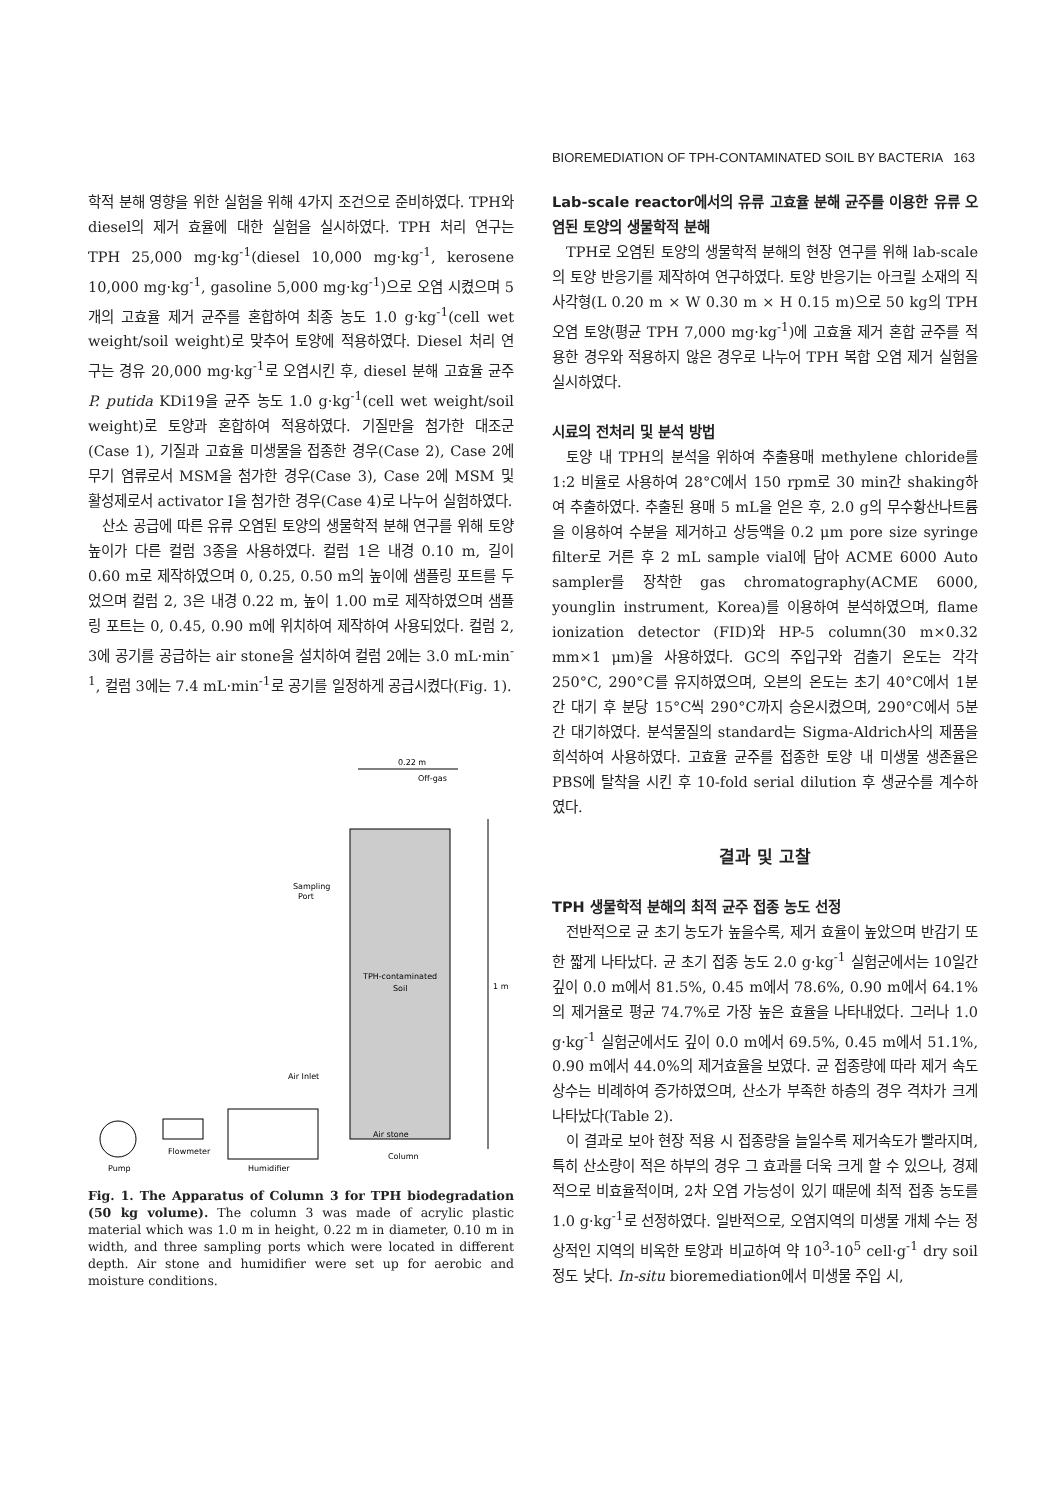BIOREMEDIATION OF TPH-CONTAMINATED SOIL BY BACTERIA 163
학적 분해 영향을 위한 실험을 위해 4가지 조건으로 준비하였다. TPH와 diesel의 제거 효율에 대한 실험을 실시하였다. TPH 처리 연구는 TPH 25,000 mg·kg<sup>-1</sup>(diesel 10,000 mg·kg<sup>-1</sup>, kerosene 10,000 mg·kg<sup>-1</sup>, gasoline 5,000 mg·kg<sup>-1</sup>)으로 오염 시켰으며 5개의 고효율 제거 균주를 혼합하여 최종 농도 1.0 g·kg<sup>-1</sup>(cell wet weight/soil weight)로 맞추어 토양에 적용하였다. Diesel 처리 연구는 경유 20,000 mg·kg<sup>-1</sup>로 오염시킨 후, diesel 분해 고효율 균주 P. putida KDi19을 균주 농도 1.0 g·kg<sup>-1</sup>(cell wet weight/soil weight)로 토양과 혼합하여 적용하였다. 기질만을 첨가한 대조군(Case 1), 기질과 고효율 미생물을 접종한 경우(Case 2), Case 2에 무기 염류로서 MSM을 첨가한 경우(Case 3), Case 2에 MSM 및 활성제로서 activator I을 첨가한 경우(Case 4)로 나누어 실험하였다.
산소 공급에 따른 유류 오염된 토양의 생물학적 분해 연구를 위해 토양 높이가 다른 컬럼 3종을 사용하였다. 컬럼 1은 내경 0.10 m, 길이 0.60 m로 제작하였으며 0, 0.25, 0.50 m의 높이에 샘플링 포트를 두었으며 컬럼 2, 3은 내경 0.22 m, 높이 1.00 m로 제작하였으며 샘플링 포트는 0, 0.45, 0.90 m에 위치하여 제작하여 사용되었다. 컬럼 2, 3에 공기를 공급하는 air stone을 설치하여 컬럼 2에는 3.0 mL·min<sup>-1</sup>, 컬럼 3에는 7.4 mL·min<sup>-1</sup>로 공기를 일정하게 공급시켰다(Fig. 1).
0.22 m
Off-gas
TPH-contaminated
Soil
1 m
Sampling
Port
Air Inlet
Pump
Flowmeter
Humidifier
Column
Air stone
Fig. 1. The Apparatus of Column 3 for TPH biodegradation (50 kg volume). The column 3 was made of acrylic plastic material which was 1.0 m in height, 0.22 m in diameter, 0.10 m in width, and three sampling ports which were located in different depth. Air stone and humidifier were set up for aerobic and moisture conditions.
Lab-scale reactor에서의 유류 고효율 분해 균주를 이용한 유류 오염된 토양의 생물학적 분해
TPH로 오염된 토양의 생물학적 분해의 현장 연구를 위해 lab-scale의 토양 반응기를 제작하여 연구하였다. 토양 반응기는 아크릴 소재의 직사각형(L 0.20 m × W 0.30 m × H 0.15 m)으로 50 kg의 TPH오염 토양(평균 TPH 7,000 mg·kg<sup>-1</sup>)에 고효율 제거 혼합 균주를 적용한 경우와 적용하지 않은 경우로 나누어 TPH 복합 오염 제거 실험을 실시하였다.
시료의 전처리 및 분석 방법
토양 내 TPH의 분석을 위하여 추출용매 methylene chloride를 1:2 비율로 사용하여 28°C에서 150 rpm로 30 min간 shaking하여 추출하였다. 추출된 용매 5 mL을 얻은 후, 2.0 g의 무수황산나트륨을 이용하여 수분을 제거하고 상등액을 0.2 μm pore size syringe filter로 거른 후 2 mL sample vial에 담아 ACME 6000 Auto sampler를 장착한 gas chromatography(ACME 6000, younglin instrument, Korea)를 이용하여 분석하였으며, flame ionization detector (FID)와 HP-5 column(30 m×0.32 mm×1 μm)을 사용하였다. GC의 주입구와 검출기 온도는 각각 250°C, 290°C를 유지하였으며, 오븐의 온도는 초기 40°C에서 1분간 대기 후 분당 15°C씩 290°C까지 승온시켰으며, 290°C에서 5분간 대기하였다. 분석물질의 standard는 Sigma-Aldrich사의 제품을 희석하여 사용하였다. 고효율 균주를 접종한 토양 내 미생물 생존율은 PBS에 탈착을 시킨 후 10-fold serial dilution 후 생균수를 계수하였다.
결과 및 고찰
TPH 생물학적 분해의 최적 균주 접종 농도 선정
전반적으로 균 초기 농도가 높을수록, 제거 효율이 높았으며 반감기 또한 짧게 나타났다. 균 초기 접종 농도 2.0 g·kg<sup>-1</sup> 실험군에서는 10일간 깊이 0.0 m에서 81.5%, 0.45 m에서 78.6%, 0.90 m에서 64.1%의 제거율로 평균 74.7%로 가장 높은 효율을 나타내었다. 그러나 1.0 g·kg<sup>-1</sup> 실험군에서도 깊이 0.0 m에서 69.5%, 0.45 m에서 51.1%, 0.90 m에서 44.0%의 제거효율을 보였다. 균 접종량에 따라 제거 속도 상수는 비례하여 증가하였으며, 산소가 부족한 하층의 경우 격차가 크게 나타났다(Table 2).
이 결과로 보아 현장 적용 시 접종량을 늘일수록 제거속도가 빨라지며, 특히 산소량이 적은 하부의 경우 그 효과를 더욱 크게 할 수 있으나, 경제적으로 비효율적이며, 2차 오염 가능성이 있기 때문에 최적 접종 농도를 1.0 g·kg<sup>-1</sup>로 선정하였다. 일반적으로, 오염지역의 미생물 개체 수는 정상적인 지역의 비옥한 토양과 비교하여 약 10<sup>3</sup>-10<sup>5</sup> cell·g<sup>-1</sup> dry soil 정도 낮다. In-situ bioremediation에서 미생물 주입 시,